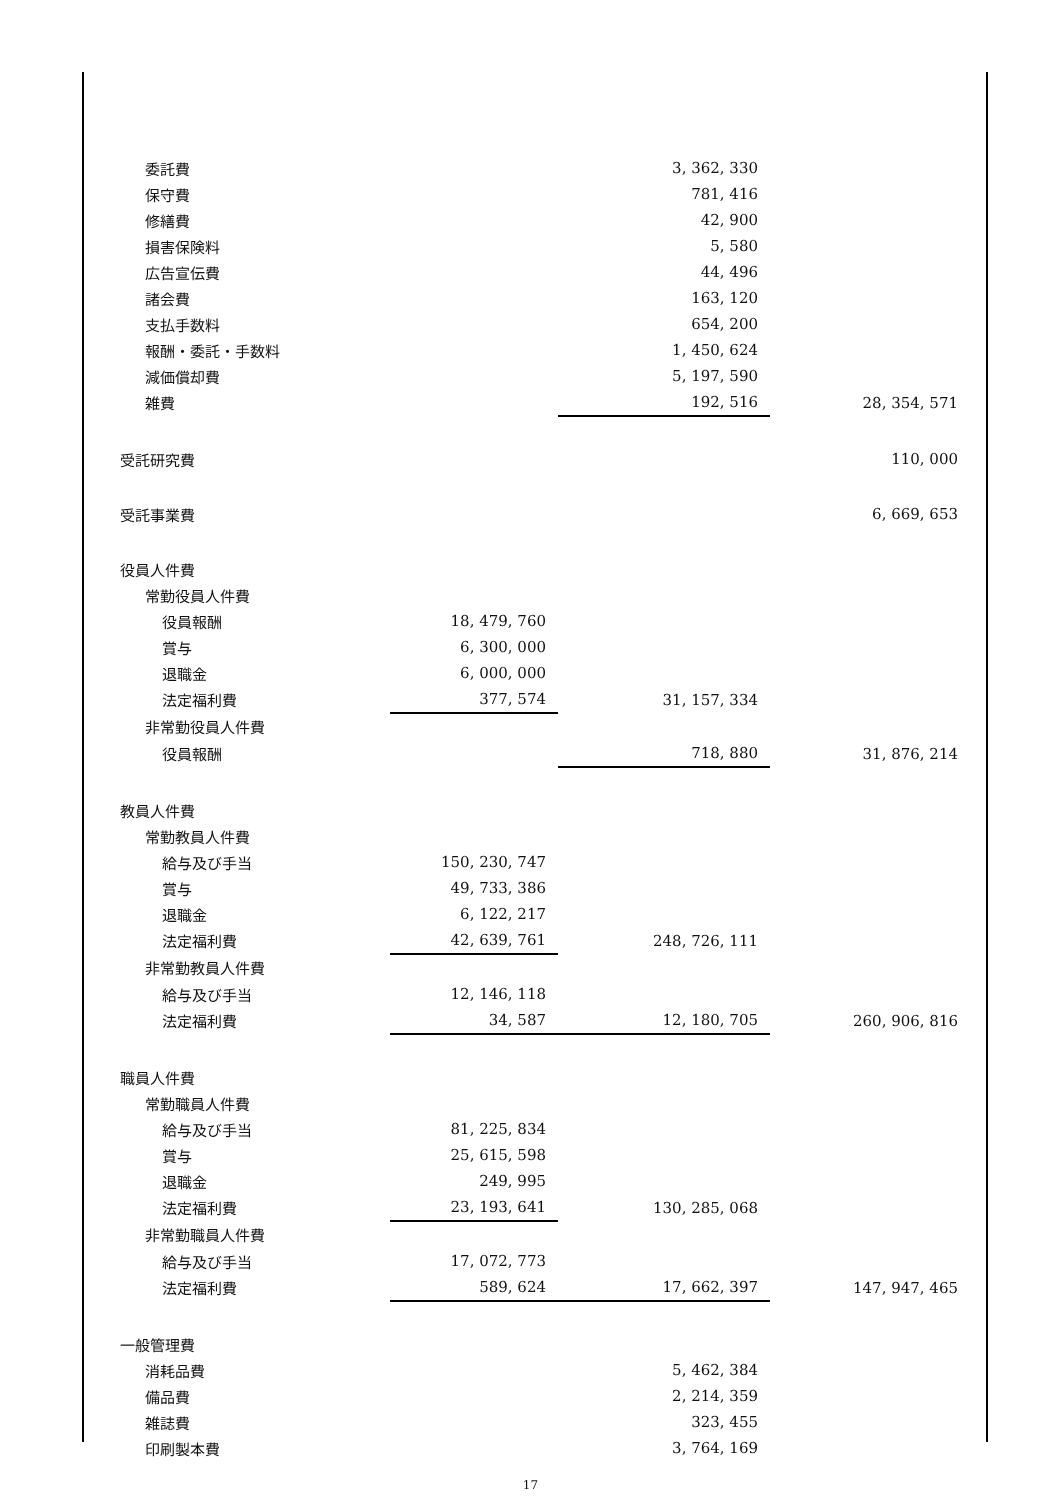| 委託費 | | 3, 362, 330 | |
| 保守費 | | 781, 416 | |
| 修繕費 | | 42, 900 | |
| 損害保険料 | | 5, 580 | |
| 広告宣伝費 | | 44, 496 | |
| 諸会費 | | 163, 120 | |
| 支払手数料 | | 654, 200 | |
| 報酬・委託・手数料 | | 1, 450, 624 | |
| 減価償却費 | | 5, 197, 590 | |
| 雑費 | | 192, 516 | 28, 354, 571 |
| 受託研究費 | | | 110, 000 |
| 受託事業費 | | | 6, 669, 653 |
| 役員人件費 | | | |
| 常勤役員人件費 | | | |
| 役員報酬 | 18, 479, 760 | | |
| 賞与 | 6, 300, 000 | | |
| 退職金 | 6, 000, 000 | | |
| 法定福利費 | 377, 574 | 31, 157, 334 | |
| 非常勤役員人件費 | | | |
| 役員報酬 | | 718, 880 | 31, 876, 214 |
| 教員人件費 | | | |
| 常勤教員人件費 | | | |
| 給与及び手当 | 150, 230, 747 | | |
| 賞与 | 49, 733, 386 | | |
| 退職金 | 6, 122, 217 | | |
| 法定福利費 | 42, 639, 761 | 248, 726, 111 | |
| 非常勤教員人件費 | | | |
| 給与及び手当 | 12, 146, 118 | | |
| 法定福利費 | 34, 587 | 12, 180, 705 | 260, 906, 816 |
| 職員人件費 | | | |
| 常勤職員人件費 | | | |
| 給与及び手当 | 81, 225, 834 | | |
| 賞与 | 25, 615, 598 | | |
| 退職金 | 249, 995 | | |
| 法定福利費 | 23, 193, 641 | 130, 285, 068 | |
| 非常勤職員人件費 | | | |
| 給与及び手当 | 17, 072, 773 | | |
| 法定福利費 | 589, 624 | 17, 662, 397 | 147, 947, 465 |
| 一般管理費 | | | |
| 消耗品費 | | 5, 462, 384 | |
| 備品費 | | 2, 214, 359 | |
| 雑誌費 | | 323, 455 | |
| 印刷製本費 | | 3, 764, 169 | |
17